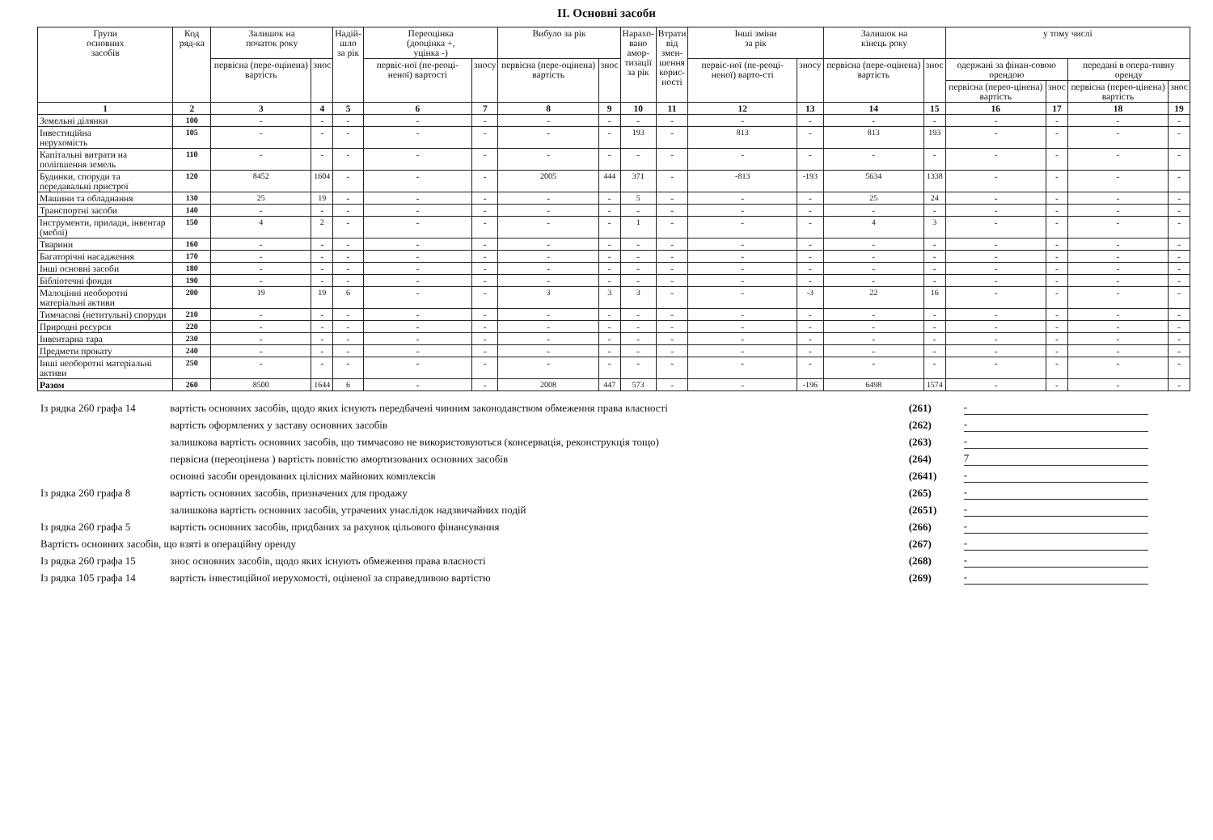II. Основні засоби
| Групи основних засобів | Код ряд-ка | Залишок на початок року | | Надій- шло за рік | Переоцінка (дооцінка +, уцінка -) | | Вибуло за рік | | Нарахо- вано амор- тизації за рік | Втрати від змен- шення корис- ності | Інші зміни за рік | | Залишок на кінець року | | у тому числі | | | |
| --- | --- | --- | --- | --- | --- | --- | --- | --- | --- | --- | --- | --- | --- | --- | --- | --- | --- | --- |
| | | первісна (пере-оцінена) вартість | знос | | первіс-ної (пе-реоці-неної) вартості | зносу | первісна (пере-оцінена) вартість | знос | | | первіс-ної (пе-реоці-неної) варто-сті | зносу | первісна (пере-оцінена) вартість | знос | одержані за фінан-совою орендою | | передані в опера-тивну оренду | |
| | | | | | | | | | | | | | | | первісна (перео-цінена) вартість | знос | первісна (перео-цінена) вартість | знос |
| 1 | 2 | 3 | 4 | 5 | 6 | 7 | 8 | 9 | 10 | 11 | 12 | 13 | 14 | 15 | 16 | 17 | 18 | 19 |
| Земельні ділянки | 100 | - | - | - | - | - | - | - | - | - | - | - | - | - | - | - | - | - |
| Інвестиційна нерухомість | 105 | - | - | - | - | - | - | - | 193 | - | 813 | - | 813 | 193 | - | - | - | - |
| Капітальні витрати на поліпшення земель | 110 | - | - | - | - | - | - | - | - | - | - | - | - | - | - | - | - | - |
| Будинки, споруди та передавальні пристрої | 120 | 8452 | 1604 | - | - | - | 2005 | 444 | 371 | - | -813 | -193 | 5634 | 1338 | - | - | - | - |
| Машини та обладнання | 130 | 25 | 19 | - | - | - | - | - | 5 | - | - | - | 25 | 24 | - | - | - | - |
| Транспортні засоби | 140 | - | - | - | - | - | - | - | - | - | - | - | - | - | - | - | - | - |
| Інструменти, прилади, інвентар (меблі) | 150 | 4 | 2 | - | - | - | - | - | 1 | - | - | - | 4 | 3 | - | - | - | - |
| Тварини | 160 | - | - | - | - | - | - | - | - | - | - | - | - | - | - | - | - | - |
| Багаторічні насадження | 170 | - | - | - | - | - | - | - | - | - | - | - | - | - | - | - | - | - |
| Інші основні засоби | 180 | - | - | - | - | - | - | - | - | - | - | - | - | - | - | - | - | - |
| Бібліотечні фонди | 190 | - | - | - | - | - | - | - | - | - | - | - | - | - | - | - | - | - |
| Малоцінні необоротні матеріальні активи | 200 | 19 | 19 | 6 | - | - | 3 | 3 | 3 | - | - | -3 | 22 | 16 | - | - | - | - |
| Тимчасові (нетитульні) споруди | 210 | - | - | - | - | - | - | - | - | - | - | - | - | - | - | - | - | - |
| Природні ресурси | 220 | - | - | - | - | - | - | - | - | - | - | - | - | - | - | - | - | - |
| Інвентарна тара | 230 | - | - | - | - | - | - | - | - | - | - | - | - | - | - | - | - | - |
| Предмети прокату | 240 | - | - | - | - | - | - | - | - | - | - | - | - | - | - | - | - | - |
| Інші необоротні матеріальні активи | 250 | - | - | - | - | - | - | - | - | - | - | - | - | - | - | - | - | - |
| Разом | 260 | 8500 | 1644 | 6 | - | - | 2008 | 447 | 573 | - | - | -196 | 6498 | 1574 | - | - | - | - |
Із рядка 260 графа 14 вартість основних засобів, щодо яких існують передбачені чинним законодавством обмеження права власності (261) -
вартість оформлених у заставу основних засобів (262) -
залишкова вартість основних засобів, що тимчасово не використовуються (консервація, реконструкція тощо) (263) -
первісна (переоцінена ) вартість повністю амортизованих основних засобів (264) 7
основні засоби орендованих цілісних майнових комплексів (2641) -
Із рядка 260 графа 8 вартість основних засобів, призначених для продажу (265) -
залишкова вартість основних засобів, утрачених унаслідок надзвичайних подій (2651) -
Із рядка 260 графа 5 вартість основних засобів, придбаних за рахунок цільового фінансування (266) -
Вартість основних засобів, що взяті в операційну оренду (267) -
Із рядка 260 графа 15 знос основних засобів, щодо яких існують обмеження права власності (268) -
Із рядка 105 графа 14 вартість інвестиційної нерухомості, оціненої за справедливою вартістю (269) -